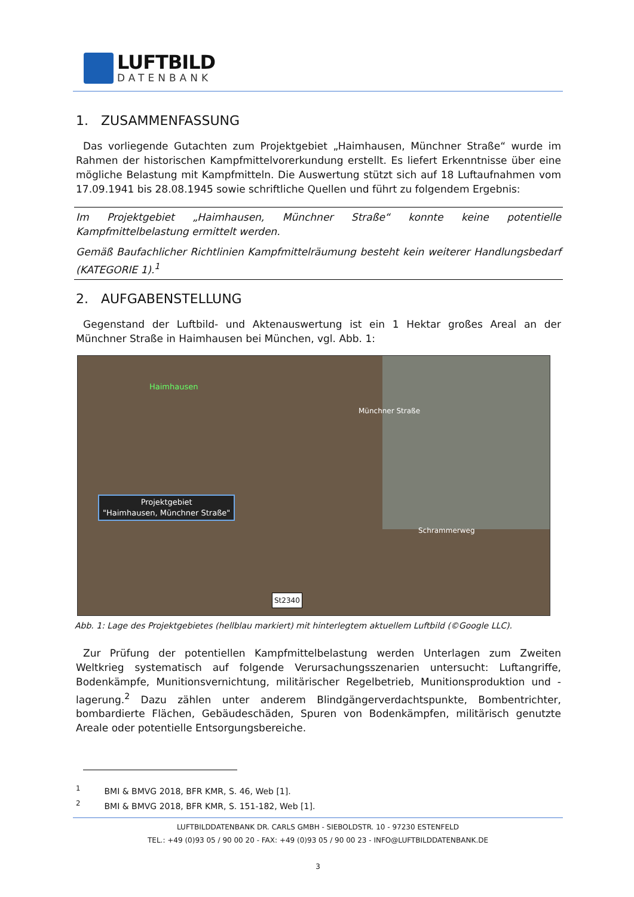LUFTBILD
DATENBANK
1. ZUSAMMENFASSUNG
Das vorliegende Gutachten zum Projektgebiet „Haimhausen, Münchner Straße“ wurde im Rahmen der historischen Kampfmittelvorerkundung erstellt. Es liefert Erkenntnisse über eine mögliche Belastung mit Kampfmitteln. Die Auswertung stützt sich auf 18 Luftaufnahmen vom 17.09.1941 bis 28.08.1945 sowie schriftliche Quellen und führt zu folgendem Ergebnis:
Im Projektgebiet „Haimhausen, Münchner Straße“ konnte keine potentielle Kampfmittelbelastung ermittelt werden.
Gemäß Baufachlicher Richtlinien Kampfmittelräumung besteht kein weiterer Handlungsbedarf (KATEGORIE 1).<sup>1</sup>
2. AUFGABENSTELLUNG
Gegenstand der Luftbild- und Aktenauswertung ist ein 1 Hektar großes Areal an der Münchner Straße in Haimhausen bei München, vgl. Abb. 1:
Haimhausen
Münchner Straße
Schrammerweg
St2340
Projektgebiet
"Haimhausen, Münchner Straße"
Abb. 1: Lage des Projektgebietes (hellblau markiert) mit hinterlegtem aktuellem Luftbild (©Google LLC).
Zur Prüfung der potentiellen Kampfmittelbelastung werden Unterlagen zum Zweiten Weltkrieg systematisch auf folgende Verursachungsszenarien untersucht: Luftangriffe, Bodenkämpfe, Munitionsvernichtung, militärischer Regelbetrieb, Munitionsproduktion und -lagerung.<sup>2</sup> Dazu zählen unter anderem Blindgängerverdachtspunkte, Bombentrichter, bombardierte Flächen, Gebäudeschäden, Spuren von Bodenkämpfen, militärisch genutzte Areale oder potentielle Entsorgungsbereiche.
<sup>1</sup> BMI & BMVG 2018, BFR KMR, S. 46, Web [1].
<sup>2</sup> BMI & BMVG 2018, BFR KMR, S. 151-182, Web [1].
LUFTBILDDATENBANK DR. CARLS GMBH - SIEBOLDSTR. 10 - 97230 ESTENFELD
TEL.: +49 (0)93 05 / 90 00 20 - FAX: +49 (0)93 05 / 90 00 23 - INFO@LUFTBILDDATENBANK.DE
3